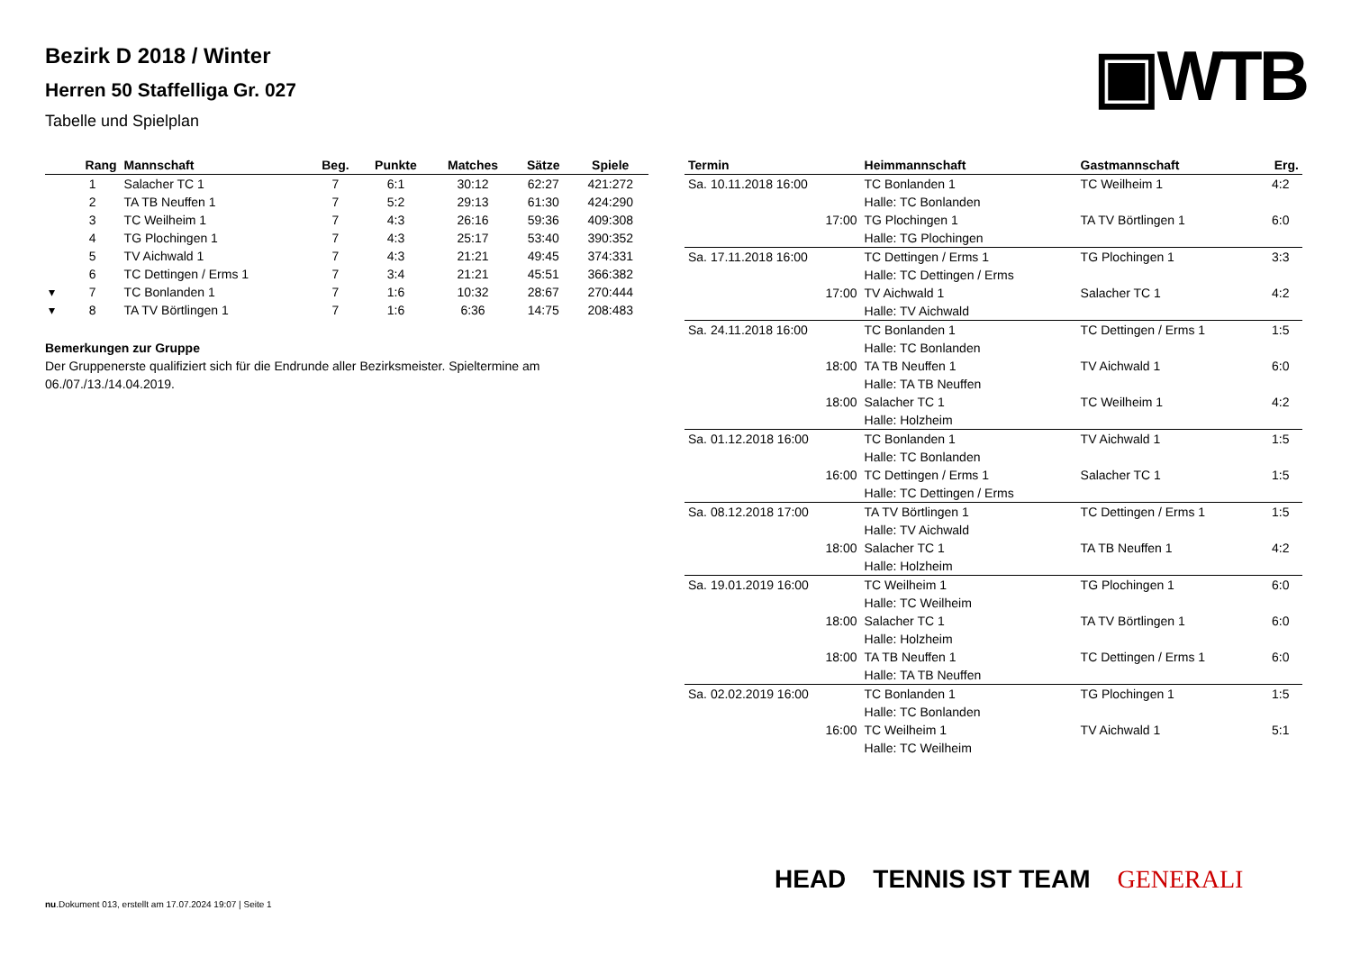Bezirk D 2018 / Winter
Herren 50 Staffelliga Gr. 027
Tabelle und Spielplan
▣WTB
| | Rang | Mannschaft | Beg. | Punkte | Matches | Sätze | Spiele |
| --- | --- | --- | --- | --- | --- | --- | --- |
| | 1 | Salacher TC 1 | 7 | 6:1 | 30:12 | 62:27 | 421:272 |
| | 2 | TA TB Neuffen 1 | 7 | 5:2 | 29:13 | 61:30 | 424:290 |
| | 3 | TC Weilheim 1 | 7 | 4:3 | 26:16 | 59:36 | 409:308 |
| | 4 | TG Plochingen 1 | 7 | 4:3 | 25:17 | 53:40 | 390:352 |
| | 5 | TV Aichwald 1 | 7 | 4:3 | 21:21 | 49:45 | 374:331 |
| | 6 | TC Dettingen / Erms 1 | 7 | 3:4 | 21:21 | 45:51 | 366:382 |
| ▾ | 7 | TC Bonlanden 1 | 7 | 1:6 | 10:32 | 28:67 | 270:444 |
| ▾ | 8 | TA TV Börtlingen 1 | 7 | 1:6 | 6:36 | 14:75 | 208:483 |
Bemerkungen zur Gruppe
Der Gruppenerste qualifiziert sich für die Endrunde aller Bezirksmeister. Spieltermine am 06./07./13./14.04.2019.
| Termin | Heimmannschaft | Gastmannschaft | Erg. |
| --- | --- | --- | --- |
| Sa. 10.11.2018 16:00 | TC Bonlanden 1 | TC Weilheim 1 | 4:2 |
| | Halle: TC Bonlanden | | |
| 17:00 | TG Plochingen 1 | TA TV Börtlingen 1 | 6:0 |
| | Halle: TG Plochingen | | |
| Sa. 17.11.2018 16:00 | TC Dettingen / Erms 1 | TG Plochingen 1 | 3:3 |
| | Halle: TC Dettingen / Erms | | |
| 17:00 | TV Aichwald 1 | Salacher TC 1 | 4:2 |
| | Halle: TV Aichwald | | |
| Sa. 24.11.2018 16:00 | TC Bonlanden 1 | TC Dettingen / Erms 1 | 1:5 |
| | Halle: TC Bonlanden | | |
| 18:00 | TA TB Neuffen 1 | TV Aichwald 1 | 6:0 |
| | Halle: TA TB Neuffen | | |
| 18:00 | Salacher TC 1 | TC Weilheim 1 | 4:2 |
| | Halle: Holzheim | | |
| Sa. 01.12.2018 16:00 | TC Bonlanden 1 | TV Aichwald 1 | 1:5 |
| | Halle: TC Bonlanden | | |
| 16:00 | TC Dettingen / Erms 1 | Salacher TC 1 | 1:5 |
| | Halle: TC Dettingen / Erms | | |
| Sa. 08.12.2018 17:00 | TA TV Börtlingen 1 | TC Dettingen / Erms 1 | 1:5 |
| | Halle: TV Aichwald | | |
| 18:00 | Salacher TC 1 | TA TB Neuffen 1 | 4:2 |
| | Halle: Holzheim | | |
| Sa. 19.01.2019 16:00 | TC Weilheim 1 | TG Plochingen 1 | 6:0 |
| | Halle: TC Weilheim | | |
| 18:00 | Salacher TC 1 | TA TV Börtlingen 1 | 6:0 |
| | Halle: Holzheim | | |
| 18:00 | TA TB Neuffen 1 | TC Dettingen / Erms 1 | 6:0 |
| | Halle: TA TB Neuffen | | |
| Sa. 02.02.2019 16:00 | TC Bonlanden 1 | TG Plochingen 1 | 1:5 |
| | Halle: TC Bonlanden | | |
| 16:00 | TC Weilheim 1 | TV Aichwald 1 | 5:1 |
| | Halle: TC Weilheim | | |
HEAD TENNIS IST TEAM GENERALI
nu.Dokument 013, erstellt am 17.07.2024 19:07 | Seite 1